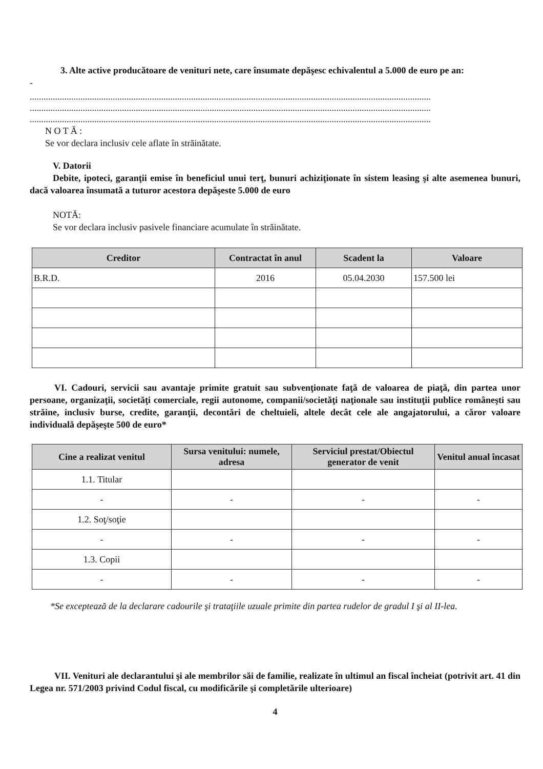3. Alte active producătoare de venituri nete, care însumate depăşesc echivalentul a 5.000 de euro pe an:
-
..............................................................................................................................................................................
..............................................................................................................................................................................
..............................................................................................................................................................................
N O T Ă :
Se vor declara inclusiv cele aflate în străinătate.
V. Datorii
Debite, ipoteci, garanţii emise în beneficiul unui terţ, bunuri achiziţionate în sistem leasing şi alte asemenea bunuri, dacă valoarea însumată a tuturor acestora depăşeste 5.000 de euro
NOTĂ:
Se vor declara inclusiv pasivele financiare acumulate în străinătate.
| Creditor | Contractat în anul | Scadent la | Valoare |
| --- | --- | --- | --- |
| B.R.D. | 2016 | 05.04.2030 | 157.500 lei |
VI. Cadouri, servicii sau avantaje primite gratuit sau subvenţionate faţă de valoarea de piaţă, din partea unor persoane, organizaţii, societăţi comerciale, regii autonome, companii/societăţi naţionale sau instituţii publice româneşti sau străine, inclusiv burse, credite, garanţii, decontări de cheltuieli, altele decât cele ale angajatorului, a căror valoare individuală depăşeşte 500 de euro*
| Cine a realizat venitul | Sursa venitului: numele, adresa | Serviciul prestat/Obiectul generator de venit | Venitul anual încasat |
| --- | --- | --- | --- |
| 1.1. Titular | | | |
| - | - | - | - |
| 1.2. Soţ/soţie | | | |
| - | - | - | - |
| 1.3. Copii | | | |
| - | - | - | - |
*Se exceptează de la declarare cadourile şi trataţiile uzuale primite din partea rudelor de gradul I şi al II-lea.
VII. Venituri ale declarantului şi ale membrilor săi de familie, realizate în ultimul an fiscal încheiat (potrivit art. 41 din Legea nr. 571/2003 privind Codul fiscal, cu modificările şi completările ulterioare)
4